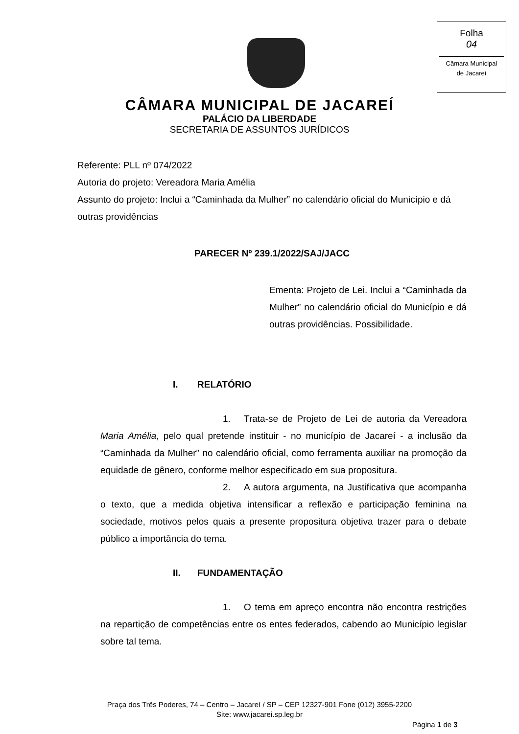Folha
04
Câmara Municipal
de Jacareí
CÂMARA MUNICIPAL DE JACAREÍ
PALÁCIO DA LIBERDADE
SECRETARIA DE ASSUNTOS JURÍDICOS
Referente: PLL nº 074/2022
Autoria do projeto: Vereadora Maria Amélia
Assunto do projeto: Inclui a “Caminhada da Mulher” no calendário oficial do Município e dá outras providências
PARECER Nº 239.1/2022/SAJ/JACC
Ementa: Projeto de Lei. Inclui a “Caminhada da Mulher” no calendário oficial do Município e dá outras providências. Possibilidade.
I. RELATÓRIO
1. Trata-se de Projeto de Lei de autoria da Vereadora Maria Amélia, pelo qual pretende instituir - no município de Jacareí - a inclusão da “Caminhada da Mulher” no calendário oficial, como ferramenta auxiliar na promoção da equidade de gênero, conforme melhor especificado em sua propositura.
2. A autora argumenta, na Justificativa que acompanha o texto, que a medida objetiva intensificar a reflexão e participação feminina na sociedade, motivos pelos quais a presente propositura objetiva trazer para o debate público a importância do tema.
II. FUNDAMENTAÇÃO
1. O tema em apreço encontra não encontra restrições na repartição de competências entre os entes federados, cabendo ao Município legislar sobre tal tema.
Praça dos Três Poderes, 74 – Centro – Jacareí / SP – CEP 12327-901 Fone (012) 3955-2200
Site: www.jacarei.sp.leg.br
Página 1 de 3